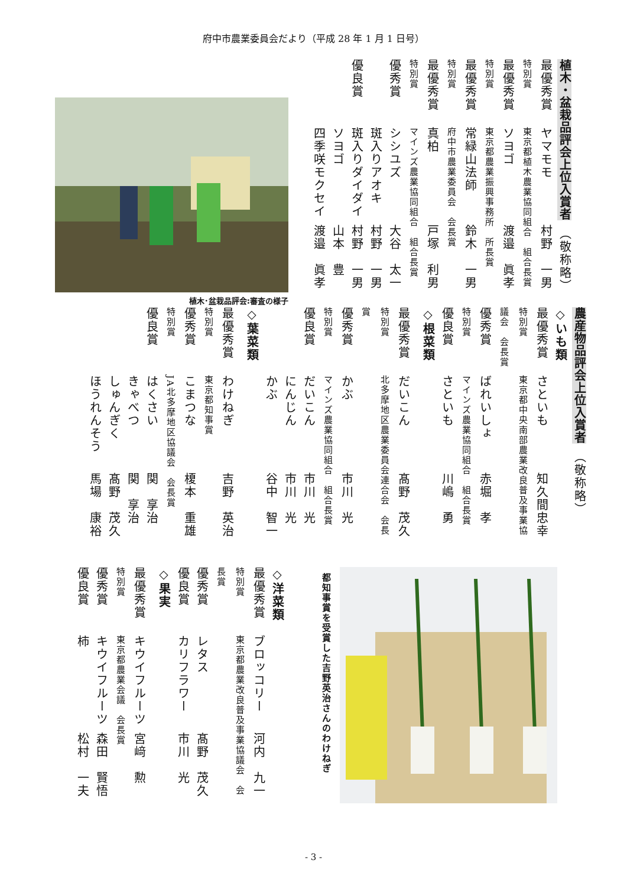府中市農業委員会だより（平成 28 年 1 月 1 日号）
植木・盆栽品評会上位入賞者　（敬称略）
最優秀賞 ヤマモモ村野　一男
特別賞東京都植木農業協同組合　組合長賞
最優秀賞 ソヨゴ渡邉　眞孝
特別賞東京都農業振興事務所　所長賞
最優秀賞 常緑山法師鈴木　一男
特別賞府中市農業委員会　会長賞
最優秀賞 真柏戸塚　利男
特別賞マインズ農業協同組合　組合長賞
優秀賞 シシユズ大谷　太一
斑入りアオキ村野　一男
優良賞 斑入りダイダイ村野　一男
ソヨゴ山本　豊
四季咲モクセイ渡邉　眞孝
植木･盆栽品評会:審査の様子
農産物品評会上位入賞者　（敬称略）
◇いも類
最優秀賞 さといも知久間忠幸
特別賞東京都中央南部農業改良普及事業協議会　会長賞
優秀賞 ばれいしょ赤堀　孝
特別賞マインズ農業協同組合　組合長賞
優良賞 さといも川嶋　勇
◇根菜類
最優秀賞 だいこん髙野　茂久
特別賞北多摩地区農業委員会連合会　会長賞
優秀賞 かぶ市川　光
特別賞マインズ農業協同組合　組合長賞
優良賞 だいこん市川　光
にんじん市川　光
かぶ谷中　智一
◇葉菜類
最優秀賞 わけねぎ吉野　英治
特別賞東京都知事賞
優秀賞 こまつな榎本　重雄
特別賞JA北多摩地区協議会　会長賞
優良賞 はくさい関　享治
きゃべつ関　享治
しゅんぎく髙野　茂久
ほうれんそう馬場　康裕
都知事賞を受賞した吉野英治さんのわけねぎ
◇洋菜類
最優秀賞 ブロッコリー河内　九一
特別賞東京都農業改良普及事業協議会　会長賞
優秀賞 レタス髙野　茂久
優良賞 カリフラワー市川　光
◇果実
最優秀賞 キウイフルーツ宮﨑　勲
特別賞東京都農業会議　会長賞
優秀賞 キウイフルーツ森田　賢悟
優良賞 柿松村　一夫
- 3 -